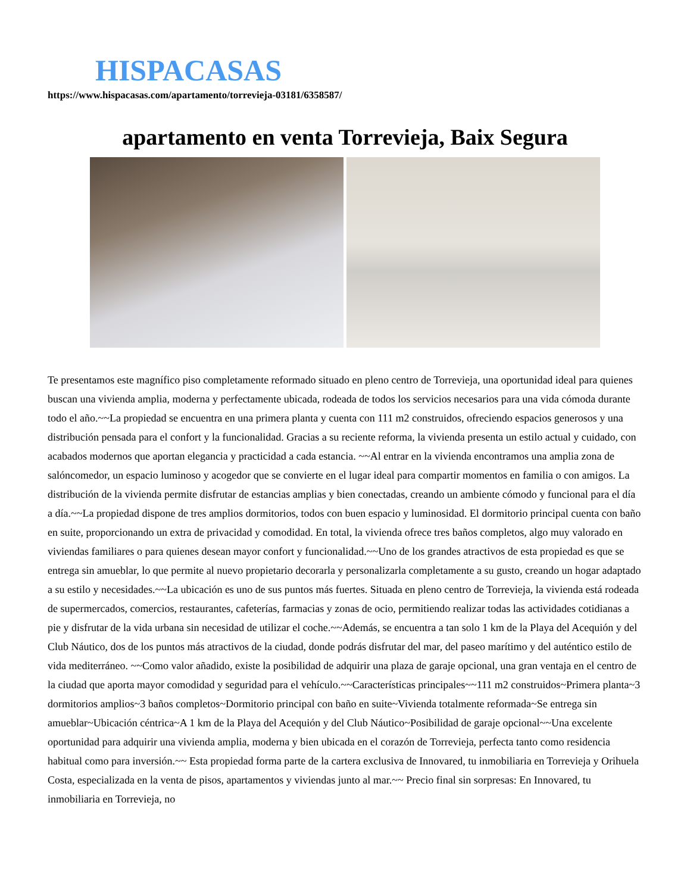HISPACASAS
https://www.hispacasas.com/apartamento/torrevieja-03181/6358587/
apartamento en venta Torrevieja, Baix Segura
Te presentamos este magnífico piso completamente reformado situado en pleno centro de Torrevieja, una oportunidad ideal para quienes buscan una vivienda amplia, moderna y perfectamente ubicada, rodeada de todos los servicios necesarios para una vida cómoda durante todo el año.~~La propiedad se encuentra en una primera planta y cuenta con 111 m2 construidos, ofreciendo espacios generosos y una distribución pensada para el confort y la funcionalidad. Gracias a su reciente reforma, la vivienda presenta un estilo actual y cuidado, con acabados modernos que aportan elegancia y practicidad a cada estancia. ~~Al entrar en la vivienda encontramos una amplia zona de salóncomedor, un espacio luminoso y acogedor que se convierte en el lugar ideal para compartir momentos en familia o con amigos. La distribución de la vivienda permite disfrutar de estancias amplias y bien conectadas, creando un ambiente cómodo y funcional para el día a día.~~La propiedad dispone de tres amplios dormitorios, todos con buen espacio y luminosidad. El dormitorio principal cuenta con baño en suite, proporcionando un extra de privacidad y comodidad. En total, la vivienda ofrece tres baños completos, algo muy valorado en viviendas familiares o para quienes desean mayor confort y funcionalidad.~~Uno de los grandes atractivos de esta propiedad es que se entrega sin amueblar, lo que permite al nuevo propietario decorarla y personalizarla completamente a su gusto, creando un hogar adaptado a su estilo y necesidades.~~La ubicación es uno de sus puntos más fuertes. Situada en pleno centro de Torrevieja, la vivienda está rodeada de supermercados, comercios, restaurantes, cafeterías, farmacias y zonas de ocio, permitiendo realizar todas las actividades cotidianas a pie y disfrutar de la vida urbana sin necesidad de utilizar el coche.~~Además, se encuentra a tan solo 1 km de la Playa del Acequión y del Club Náutico, dos de los puntos más atractivos de la ciudad, donde podrás disfrutar del mar, del paseo marítimo y del auténtico estilo de vida mediterráneo. ~~Como valor añadido, existe la posibilidad de adquirir una plaza de garaje opcional, una gran ventaja en el centro de la ciudad que aporta mayor comodidad y seguridad para el vehículo.~~Características principales~~111 m2 construidos~Primera planta~3 dormitorios amplios~3 baños completos~Dormitorio principal con baño en suite~Vivienda totalmente reformada~Se entrega sin amueblar~Ubicación céntrica~A 1 km de la Playa del Acequión y del Club Náutico~Posibilidad de garaje opcional~~Una excelente oportunidad para adquirir una vivienda amplia, moderna y bien ubicada en el corazón de Torrevieja, perfecta tanto como residencia habitual como para inversión.~~ Esta propiedad forma parte de la cartera exclusiva de Innovared, tu inmobiliaria en Torrevieja y Orihuela Costa, especializada en la venta de pisos, apartamentos y viviendas junto al mar.~~ Precio final sin sorpresas: En Innovared, tu inmobiliaria en Torrevieja, no